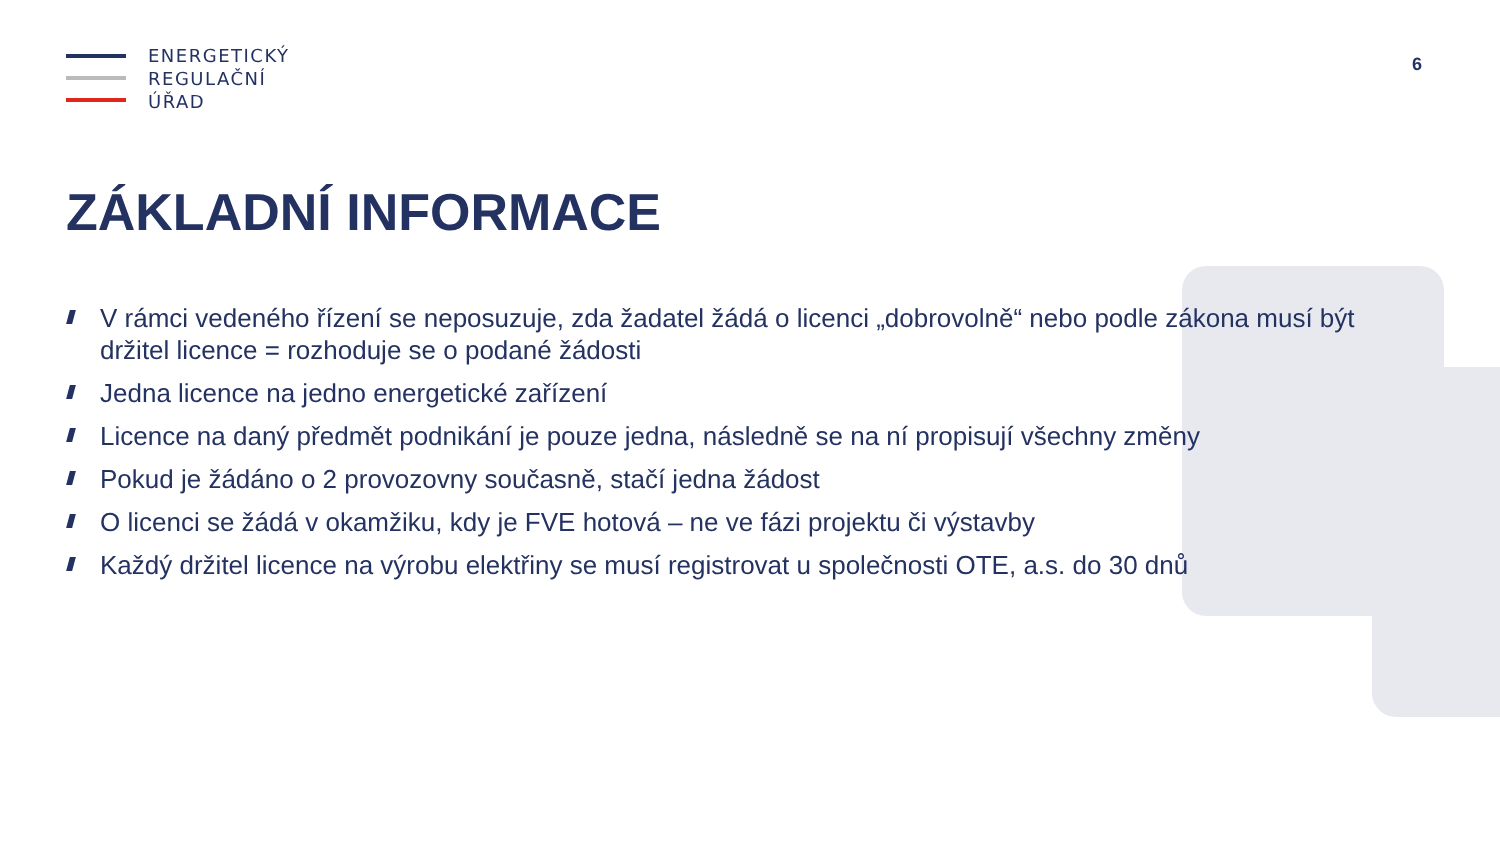ENERGETICKÝ
REGULAČNÍ
ÚŘAD
6
ZÁKLADNÍ INFORMACE
V rámci vedeného řízení se neposuzuje, zda žadatel žádá o licenci „dobrovolně“ nebo podle zákona musí být držitel licence = rozhoduje se o podané žádosti
Jedna licence na jedno energetické zařízení
Licence na daný předmět podnikání je pouze jedna, následně se na ní propisují všechny změny
Pokud je žádáno o 2 provozovny současně, stačí jedna žádost
O licenci se žádá v okamžiku, kdy je FVE hotová – ne ve fázi projektu či výstavby
Každý držitel licence na výrobu elektřiny se musí registrovat u společnosti OTE, a.s. do 30 dnů